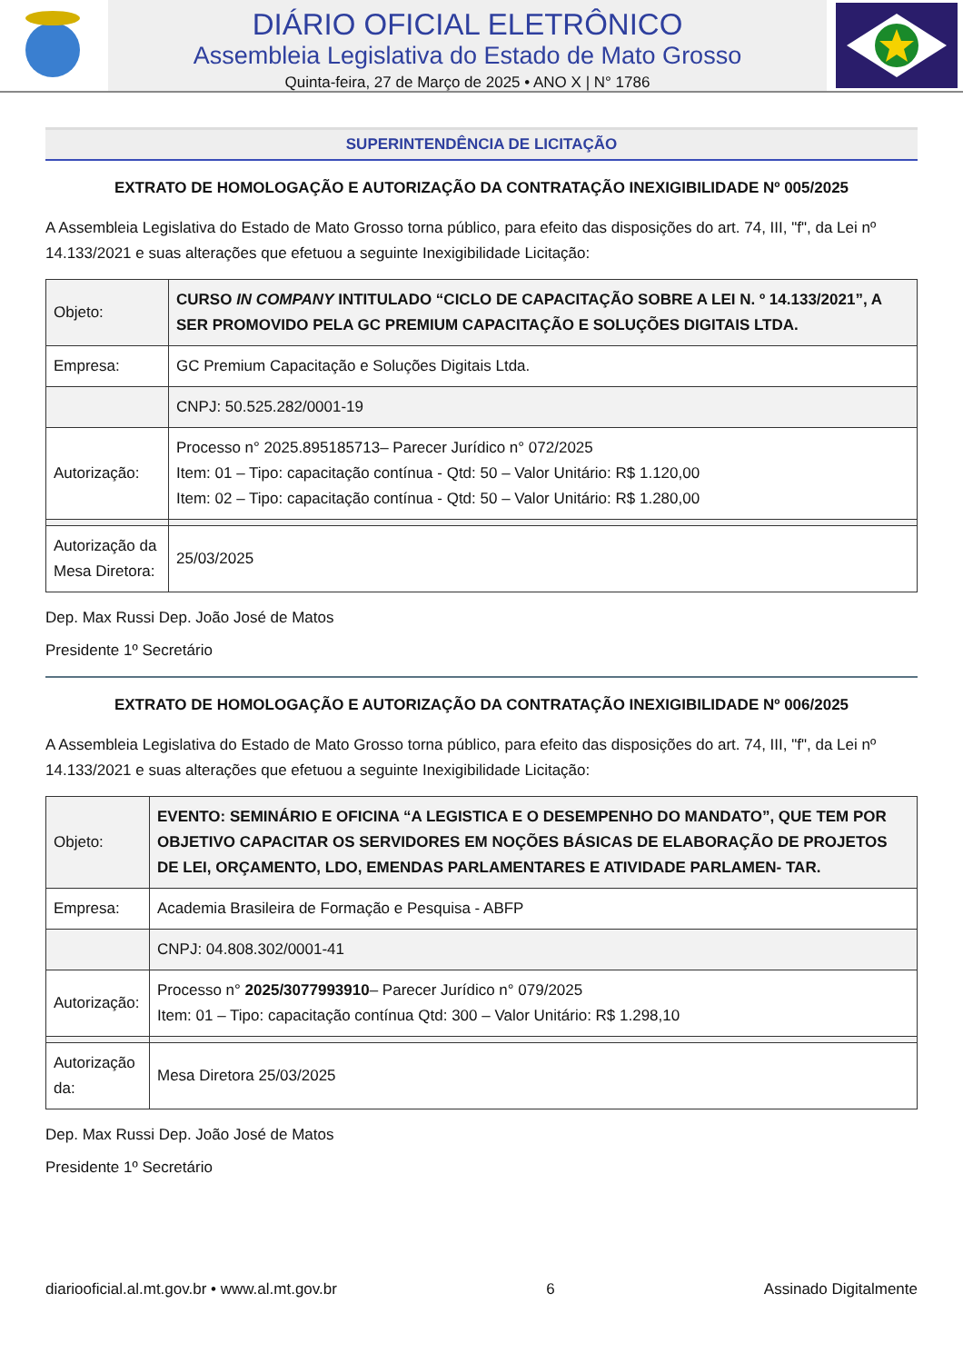DIÁRIO OFICIAL ELETRÔNICO
Assembleia Legislativa do Estado de Mato Grosso
Quinta-feira, 27 de Março de 2025 • ANO X | N° 1786
SUPERINTENDÊNCIA DE LICITAÇÃO
EXTRATO DE HOMOLOGAÇÃO E AUTORIZAÇÃO DA CONTRATAÇÃO INEXIGIBILIDADE Nº 005/2025
A Assembleia Legislativa do Estado de Mato Grosso torna público, para efeito das disposições do art. 74, III, "f", da Lei nº 14.133/2021 e suas alterações que efetuou a seguinte Inexigibilidade Licitação:
| Objeto: | CURSO IN COMPANY INTITULADO “CICLO DE CAPACITAÇÃO SOBRE A LEI N. º 14.133/2021”, A SER PROMOVIDO PELA GC PREMIUM CAPACITAÇÃO E SOLUÇÕES DIGITAIS LTDA. |
| Empresa: | GC Premium Capacitação e Soluções Digitais Ltda. |
| | CNPJ: 50.525.282/0001-19 |
| Autorização: | Processo n° 2025.895185713– Parecer Jurídico n° 072/2025 Item: 01 – Tipo: capacitação contínua - Qtd: 50 – Valor Unitário: R$ 1.120,00 Item: 02 – Tipo: capacitação contínua - Qtd: 50 – Valor Unitário: R$ 1.280,00 |
| Autorização da Mesa Diretora: | 25/03/2025 |
Dep. Max Russi Dep. João José de Matos
Presidente 1º Secretário
EXTRATO DE HOMOLOGAÇÃO E AUTORIZAÇÃO DA CONTRATAÇÃO INEXIGIBILIDADE Nº 006/2025
A Assembleia Legislativa do Estado de Mato Grosso torna público, para efeito das disposições do art. 74, III, "f", da Lei nº 14.133/2021 e suas alterações que efetuou a seguinte Inexigibilidade Licitação:
| Objeto: | EVENTO: SEMINÁRIO E OFICINA “A LEGISTICA E O DESEMPENHO DO MANDATO”, QUE TEM POR OBJETIVO CAPACITAR OS SERVIDORES EM NOÇÕES BÁSICAS DE ELABORAÇÃO DE PROJETOS DE LEI, ORÇAMENTO, LDO, EMENDAS PARLAMENTARES E ATIVIDADE PARLAMEN- TAR. |
| Empresa: | Academia Brasileira de Formação e Pesquisa - ABFP |
| | CNPJ: 04.808.302/0001-41 |
| Autorização: | Processo n° 2025/3077993910 – Parecer Jurídico n° 079/2025 Item: 01 – Tipo: capacitação contínua Qtd: 300 – Valor Unitário: R$ 1.298,10 |
| Autorização da: | Mesa Diretora 25/03/2025 |
Dep. Max Russi Dep. João José de Matos
Presidente 1º Secretário
diariooficial.al.mt.gov.br • www.al.mt.gov.br 6 Assinado Digitalmente